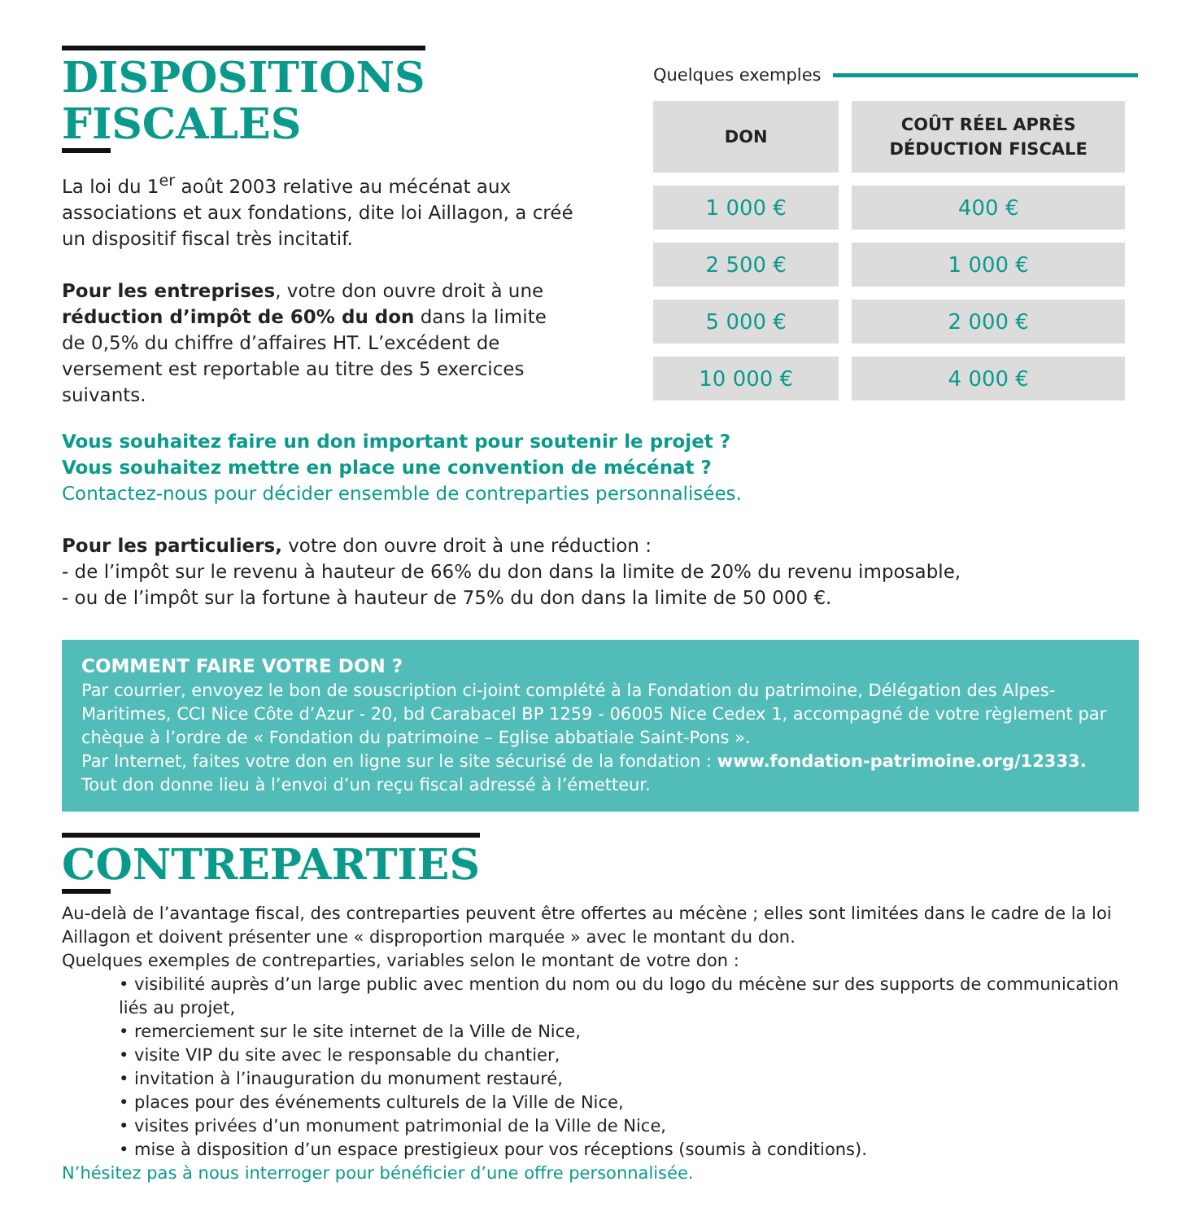DISPOSITIONS
FISCALES
La loi du 1<sup>er</sup> août 2003 relative au mécénat aux associations et aux fondations, dite loi Aillagon, a créé un dispositif fiscal très incitatif.
Pour les entreprises, votre don ouvre droit à une réduction d’impôt de 60% du don dans la limite de 0,5% du chiffre d’affaires HT. L’excédent de versement est reportable au titre des 5 exercices suivants.
Quelques exemples
| DON | COÛT RÉEL APRÈS DÉDUCTION FISCALE |
| --- | --- |
| 1 000 € | 400 € |
| 2 500 € | 1 000 € |
| 5 000 € | 2 000 € |
| 10 000 € | 4 000 € |
Vous souhaitez faire un don important pour soutenir le projet ?
Vous souhaitez mettre en place une convention de mécénat ?
Contactez-nous pour décider ensemble de contreparties personnalisées.
Pour les particuliers, votre don ouvre droit à une réduction :
- de l’impôt sur le revenu à hauteur de 66% du don dans la limite de 20% du revenu imposable,
- ou de l’impôt sur la fortune à hauteur de 75% du don dans la limite de 50 000 €.
COMMENT FAIRE VOTRE DON ?
Par courrier, envoyez le bon de souscription ci-joint complété à la Fondation du patrimoine, Délégation des Alpes-Maritimes, CCI Nice Côte d’Azur - 20, bd Carabacel BP 1259 - 06005 Nice Cedex 1, accompagné de votre règlement par chèque à l’ordre de « Fondation du patrimoine – Eglise abbatiale Saint-Pons ».
Par Internet, faites votre don en ligne sur le site sécurisé de la fondation : www.fondation-patrimoine.org/12333.
Tout don donne lieu à l’envoi d’un reçu fiscal adressé à l’émetteur.
CONTREPARTIES
Au-delà de l’avantage fiscal, des contreparties peuvent être offertes au mécène ; elles sont limitées dans le cadre de la loi Aillagon et doivent présenter une « disproportion marquée » avec le montant du don.
Quelques exemples de contreparties, variables selon le montant de votre don :
• visibilité auprès d’un large public avec mention du nom ou du logo du mécène sur des supports de communication liés au projet,
• remerciement sur le site internet de la Ville de Nice,
• visite VIP du site avec le responsable du chantier,
• invitation à l’inauguration du monument restauré,
• places pour des événements culturels de la Ville de Nice,
• visites privées d’un monument patrimonial de la Ville de Nice,
• mise à disposition d’un espace prestigieux pour vos réceptions (soumis à conditions).
N’hésitez pas à nous interroger pour bénéficier d’une offre personnalisée.